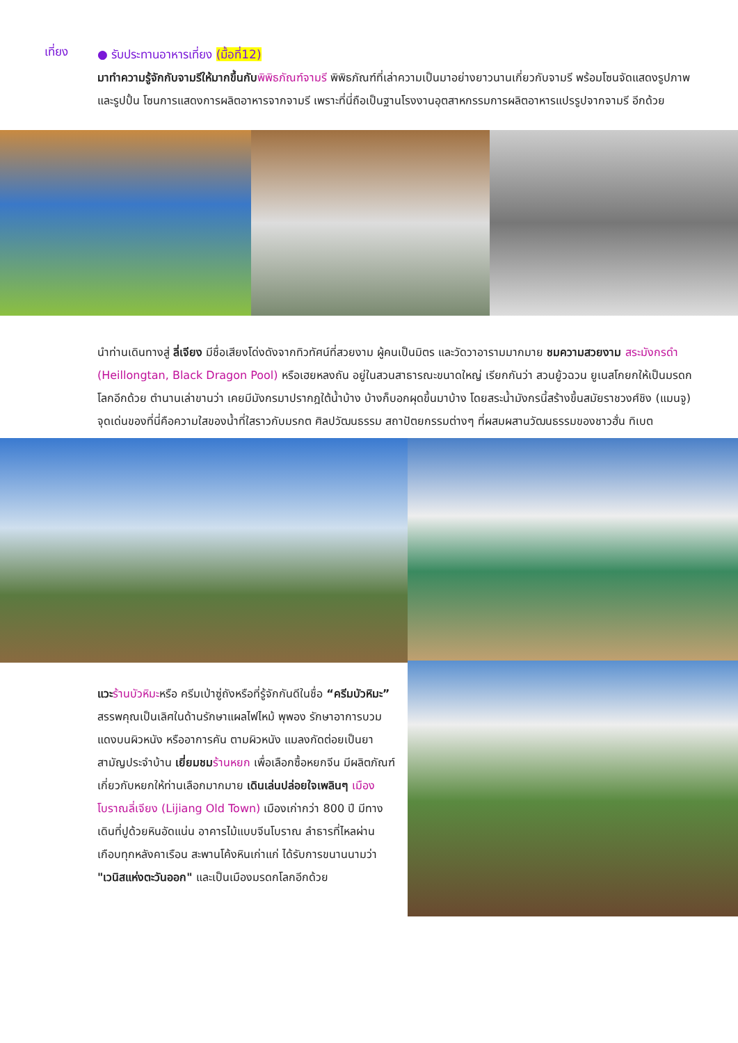เที่ยง
● รับประทานอาหารเที่ยง (มื้อที่12)
มาทำความรู้จักกับจามรีให้มากขึ้นกับ พิพิธภัณฑ์จามรี พิพิธภัณฑ์ที่เล่าความเป็นมาอย่างยาวนานเกี่ยวกับจามรี พร้อมโซนจัดแสดงรูปภาพและรูปปั้น โซนการแสดงการผลิตอาหารจากจามรี เพราะที่นี่ถือเป็นฐานโรงงานอุตสาหกรรมการผลิตอาหารแปรรูปจากจามรี อีกด้วย
นำท่านเดินทางสู่ ลี่เจียง มีชื่อเสียงโด่งดังจากทิวทัศน์ที่สวยงาม ผู้คนเป็นมิตร และวัดวาอารามมากมาย ชมความสวยงาม สระมังกรดำ (Heillongtan, Black Dragon Pool) หรือเฮยหลงถัน อยู่ในสวนสาธารณะขนาดใหญ่ เรียกกันว่า สวนยู้วฉวน ยูเนสโกยกให้เป็นมรดกโลกอีกด้วย ตำนานเล่าขานว่า เคยมีมังกรมาปรากฎใต้น้ำบ้าง บ้างก็บอกผุดขึ้นมาบ้าง โดยสระน้ำมังกรนี้สร้างขึ้นสมัยราชวงศ์ชิง (แมนจู) จุดเด่นของที่นี่คือความใสของน้ำที่ใสราวกับมรกต ศิลปวัฒนธรรม สถาปัตยกรรมต่างๆ ที่ผสมผสานวัฒนธรรมของชาวฮั่น ทิเบต
แวะ ร้านบัวหิมะหรือ ครีมเป่าซู่ถังหรือที่รู้จักกันดีในชื่อ “ครีมบัวหิมะ” สรรพคุณเป็นเลิศในด้านรักษาแผลไฟไหม้ พุพอง รักษาอาการบวมแดงบนผิวหนัง หรืออาการคัน ตามผิวหนัง แมลงกัดต่อยเป็นยาสามัญประจำบ้าน เยี่ยมชม ร้านหยก เพื่อเลือกซื้อหยกจีน มีผลิตภัณฑ์เกี่ยวกับหยกให้ท่านเลือกมากมาย เดินเล่นปล่อยใจเพลินๆ เมืองโบราณลี่เจียง (Lijiang Old Town) เมืองเก่ากว่า 800 ปี มีทางเดินที่ปูด้วยหินอัดแน่น อาคารไม้แบบจีนโบราณ ลำธารที่ไหลผ่านเกือบทุกหลังคาเรือน สะพานโค้งหินเก่าแก่ ได้รับการขนานนามว่า "เวนิสแห่งตะวันออก" และเป็นเมืองมรดกโลกอีกด้วย